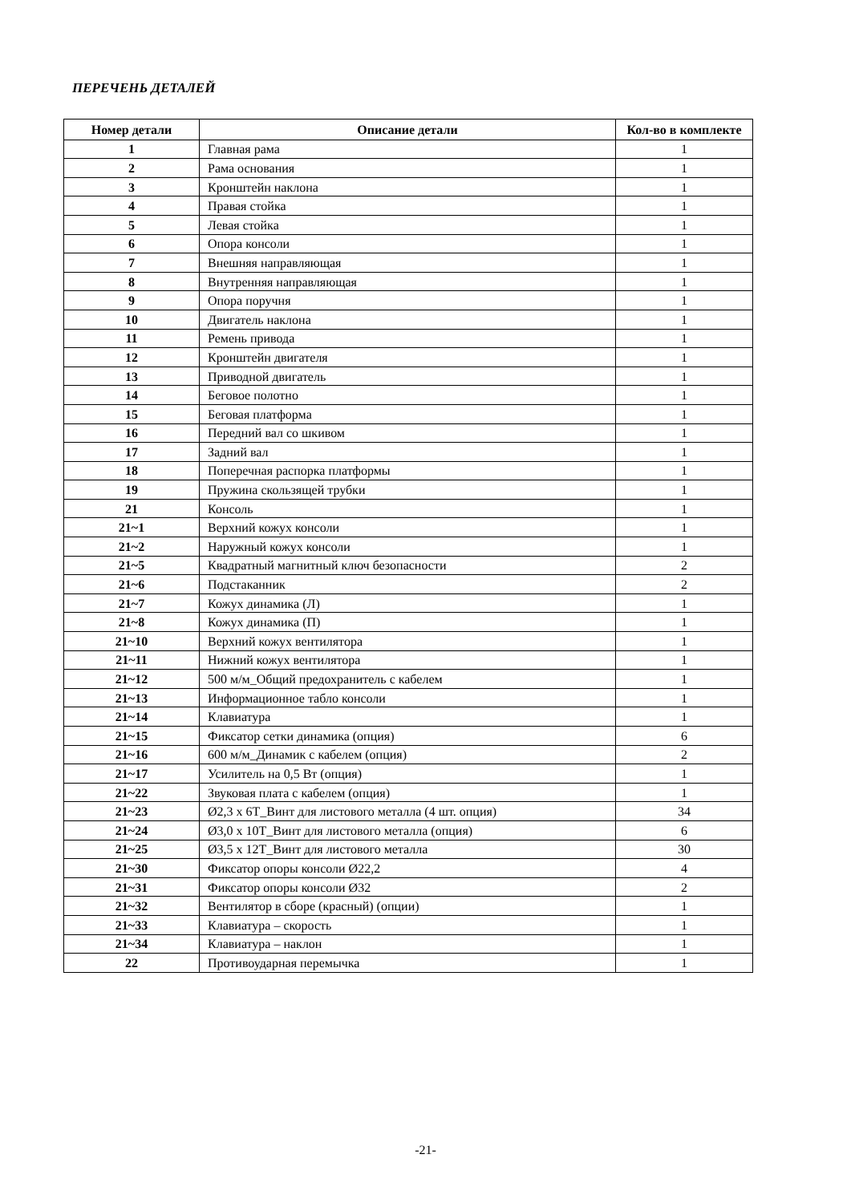ПЕРЕЧЕНЬ ДЕТАЛЕЙ
| Номер детали | Описание детали | Кол-во в комплекте |
| --- | --- | --- |
| 1 | Главная рама | 1 |
| 2 | Рама основания | 1 |
| 3 | Кронштейн наклона | 1 |
| 4 | Правая стойка | 1 |
| 5 | Левая стойка | 1 |
| 6 | Опора консоли | 1 |
| 7 | Внешняя направляющая | 1 |
| 8 | Внутренняя направляющая | 1 |
| 9 | Опора поручня | 1 |
| 10 | Двигатель наклона | 1 |
| 11 | Ремень привода | 1 |
| 12 | Кронштейн двигателя | 1 |
| 13 | Приводной двигатель | 1 |
| 14 | Беговое полотно | 1 |
| 15 | Беговая платформа | 1 |
| 16 | Передний вал со шкивом | 1 |
| 17 | Задний вал | 1 |
| 18 | Поперечная распорка платформы | 1 |
| 19 | Пружина скользящей трубки | 1 |
| 21 | Консоль | 1 |
| 21~1 | Верхний кожух консоли | 1 |
| 21~2 | Наружный кожух консоли | 1 |
| 21~5 | Квадратный магнитный ключ безопасности | 2 |
| 21~6 | Подстаканник | 2 |
| 21~7 | Кожух динамика (Л) | 1 |
| 21~8 | Кожух динамика (П) | 1 |
| 21~10 | Верхний кожух вентилятора | 1 |
| 21~11 | Нижний кожух вентилятора | 1 |
| 21~12 | 500 м/м_Общий предохранитель с кабелем | 1 |
| 21~13 | Информационное табло консоли | 1 |
| 21~14 | Клавиатура | 1 |
| 21~15 | Фиксатор сетки динамика (опция) | 6 |
| 21~16 | 600 м/м_Динамик с кабелем (опция) | 2 |
| 21~17 | Усилитель на 0,5 Вт (опция) | 1 |
| 21~22 | Звуковая плата с кабелем (опция) | 1 |
| 21~23 | Ø2,3 x 6T_Винт для листового металла (4 шт. опция) | 34 |
| 21~24 | Ø3,0 x 10T_Винт для листового металла (опция) | 6 |
| 21~25 | Ø3,5 x 12T_Винт для листового металла | 30 |
| 21~30 | Фиксатор опоры консоли Ø22,2 | 4 |
| 21~31 | Фиксатор опоры консоли Ø32 | 2 |
| 21~32 | Вентилятор в сборе (красный) (опции) | 1 |
| 21~33 | Клавиатура – скорость | 1 |
| 21~34 | Клавиатура – наклон | 1 |
| 22 | Противоударная перемычка | 1 |
-21-